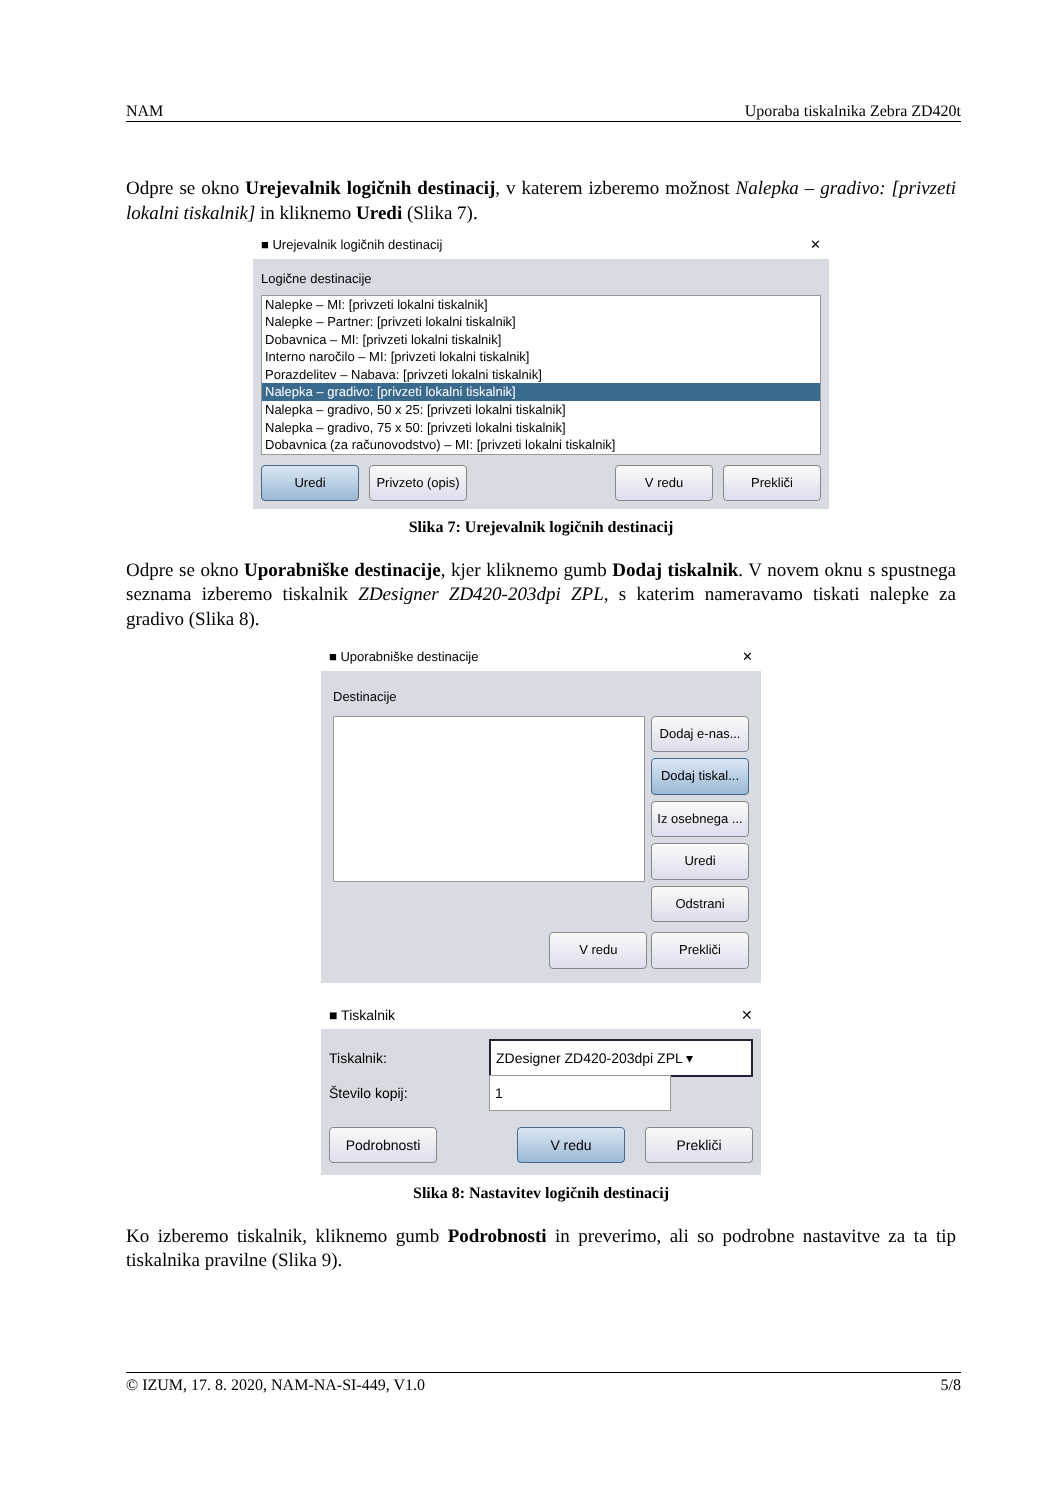NAM Uporaba tiskalnika Zebra ZD420t
Odpre se okno Urejevalnik logičnih destinacij, v katerem izberemo možnost Nalepka – gradivo: [privzeti lokalni tiskalnik] in kliknemo Uredi (Slika 7).
■ Urejevalnik logičnih destinacij ✕
Logične destinacije
Nalepke – MI: [privzeti lokalni tiskalnik]
Nalepke – Partner: [privzeti lokalni tiskalnik]
Dobavnica – MI: [privzeti lokalni tiskalnik]
Interno naročilo – MI: [privzeti lokalni tiskalnik]
Porazdelitev – Nabava: [privzeti lokalni tiskalnik]
Nalepka – gradivo: [privzeti lokalni tiskalnik]
Nalepka – gradivo, 50 x 25: [privzeti lokalni tiskalnik]
Nalepka – gradivo, 75 x 50: [privzeti lokalni tiskalnik]
Dobavnica (za računovodstvo) – MI: [privzeti lokalni tiskalnik]
Uredi Privzeto (opis) V redu Prekliči
Slika 7: Urejevalnik logičnih destinacij
Odpre se okno Uporabniške destinacije, kjer kliknemo gumb Dodaj tiskalnik. V novem oknu s spustnega seznama izberemo tiskalnik ZDesigner ZD420-203dpi ZPL, s katerim nameravamo tiskati nalepke za gradivo (Slika 8).
■ Uporabniške destinacije ✕
Destinacije
Dodaj e-nas...
Dodaj tiskal...
Iz osebnega ...
Uredi
Odstrani
V redu Prekliči
■ Tiskalnik ✕
Tiskalnik: ZDesigner ZD420-203dpi ZPL ▾
Število kopij: 1
Podrobnosti V redu Prekliči
Slika 8: Nastavitev logičnih destinacij
Ko izberemo tiskalnik, kliknemo gumb Podrobnosti in preverimo, ali so podrobne nastavitve za ta tip tiskalnika pravilne (Slika 9).
© IZUM, 17. 8. 2020, NAM-NA-SI-449, V1.0 5/8